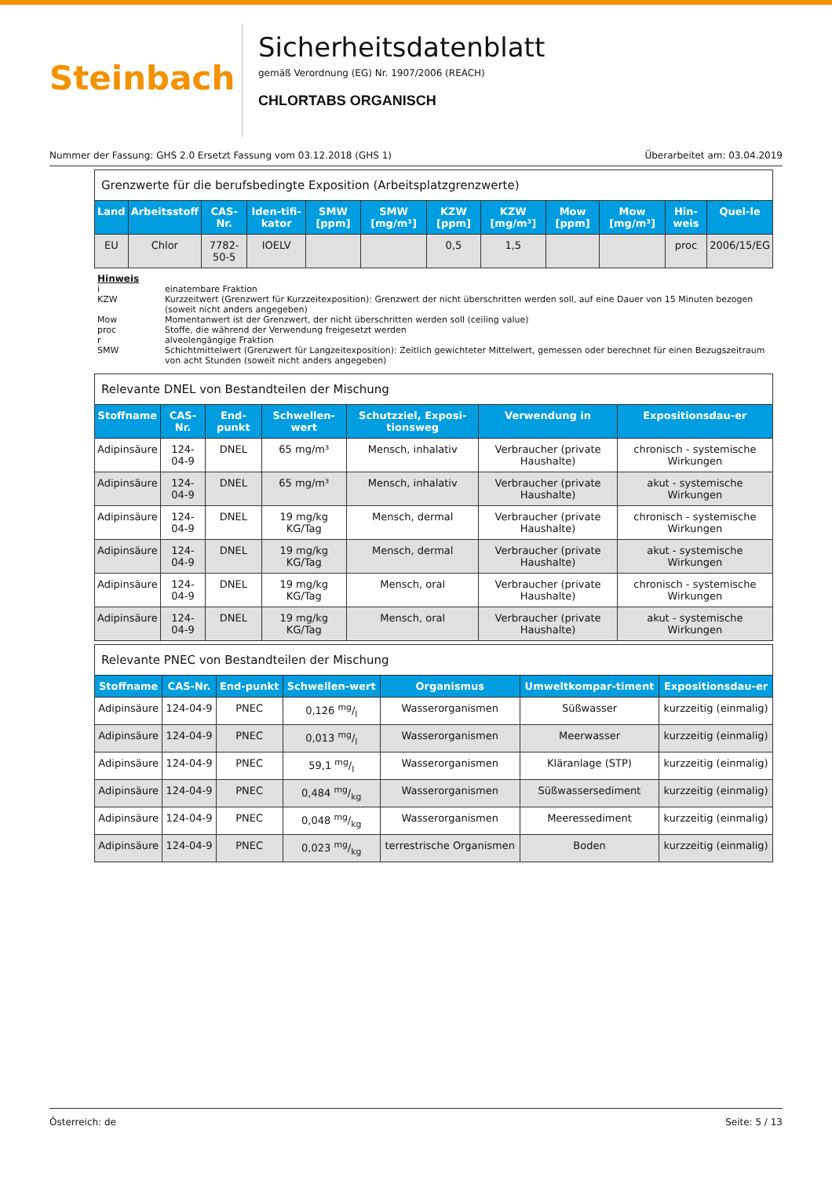Steinbach
Sicherheitsdatenblatt
gemäß Verordnung (EG) Nr. 1907/2006 (REACH)
CHLORTABS ORGANISCH
Nummer der Fassung: GHS 2.0 Ersetzt Fassung vom 03.12.2018 (GHS 1) Überarbeitet am: 03.04.2019
| Grenzwerte für die berufsbedingte Exposition (Arbeitsplatzgrenzwerte) | | | | | | | | | | | |
| Land | Arbeitsstoff | CAS-Nr. | Iden-tifi-kator | SMW [ppm] | SMW [mg/m³] | KZW [ppm] | KZW [mg/m³] | Mow [ppm] | Mow [mg/m³] | Hin-weis | Quel-le |
| EU | Chlor | 7782-50-5 | IOELV | | | 0,5 | 1,5 | | | proc | 2006/15/EG |
Hinweis
i einatembare Fraktion
KZW Kurzzeitwert (Grenzwert für Kurzzeitexposition): Grenzwert der nicht überschritten werden soll, auf eine Dauer von 15 Minuten bezogen (soweit nicht anders angegeben)
Mow Momentanwert ist der Grenzwert, der nicht überschritten werden soll (ceiling value)
proc Stoffe, die während der Verwendung freigesetzt werden
r alveolengängige Fraktion
SMW Schichtmittelwert (Grenzwert für Langzeitexposition): Zeitlich gewichteter Mittelwert, gemessen oder berechnet für einen Bezugszeitraum von acht Stunden (soweit nicht anders angegeben)
| Relevante DNEL von Bestandteilen der Mischung | | | | | | |
| Stoffname | CAS-Nr. | End-punkt | Schwellen-wert | Schutzziel, Exposi-tionsweg | Verwendung in | Expositionsdau-er |
| Adipinsäure | 124-04-9 | DNEL | 65 mg/m³ | Mensch, inhalativ | Verbraucher (private Haushalte) | chronisch - systemische Wirkungen |
| Adipinsäure | 124-04-9 | DNEL | 65 mg/m³ | Mensch, inhalativ | Verbraucher (private Haushalte) | akut - systemische Wirkungen |
| Adipinsäure | 124-04-9 | DNEL | 19 mg/kg KG/Tag | Mensch, dermal | Verbraucher (private Haushalte) | chronisch - systemische Wirkungen |
| Adipinsäure | 124-04-9 | DNEL | 19 mg/kg KG/Tag | Mensch, dermal | Verbraucher (private Haushalte) | akut - systemische Wirkungen |
| Adipinsäure | 124-04-9 | DNEL | 19 mg/kg KG/Tag | Mensch, oral | Verbraucher (private Haushalte) | chronisch - systemische Wirkungen |
| Adipinsäure | 124-04-9 | DNEL | 19 mg/kg KG/Tag | Mensch, oral | Verbraucher (private Haushalte) | akut - systemische Wirkungen |
| Relevante PNEC von Bestandteilen der Mischung | | | | | | |
| Stoffname | CAS-Nr. | End-punkt | Schwellen-wert | Organismus | Umweltkompar-timent | Expositionsdau-er |
| Adipinsäure | 124-04-9 | PNEC | 0,126 mg/l | Wasserorganismen | Süßwasser | kurzzeitig (einmalig) |
| Adipinsäure | 124-04-9 | PNEC | 0,013 mg/l | Wasserorganismen | Meerwasser | kurzzeitig (einmalig) |
| Adipinsäure | 124-04-9 | PNEC | 59,1 mg/l | Wasserorganismen | Kläranlage (STP) | kurzzeitig (einmalig) |
| Adipinsäure | 124-04-9 | PNEC | 0,484 mg/kg | Wasserorganismen | Süßwassersediment | kurzzeitig (einmalig) |
| Adipinsäure | 124-04-9 | PNEC | 0,048 mg/kg | Wasserorganismen | Meeressediment | kurzzeitig (einmalig) |
| Adipinsäure | 124-04-9 | PNEC | 0,023 mg/kg | terrestrische Organismen | Boden | kurzzeitig (einmalig) |
Österreich: de Seite: 5 / 13